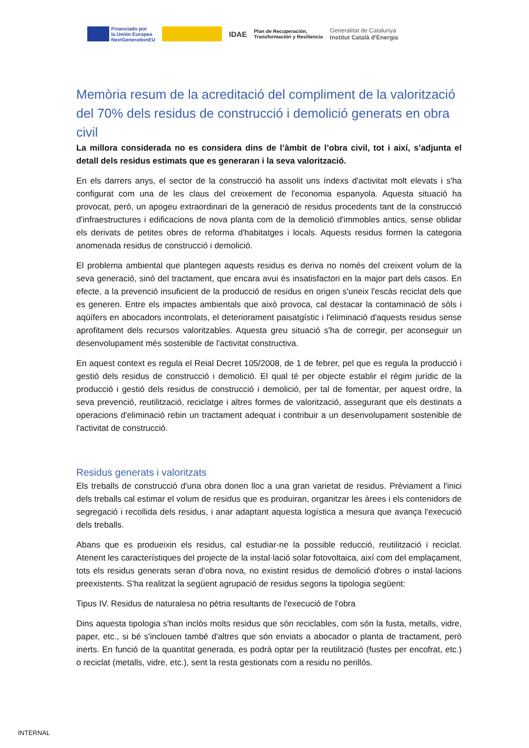Financiado por
la Unión Europea
NextGenerationEU
IDAE
Plan de Recuperación,
Transformación y Resiliencia
Generalitat de Catalunya
Institut Català d'Energia
Memòria resum de la acreditació del compliment de la valorització del 70% dels residus de construcció i demolició generats en obra civil
La millora considerada no es considera dins de l’àmbit de l’obra civil, tot i així, s’adjunta el detall dels residus estimats que es generaran i la seva valorització.
En els darrers anys, el sector de la construcció ha assolit uns índexs d'activitat molt elevats i s'ha configurat com una de les claus del creixement de l'economia espanyola. Aquesta situació ha provocat, però, un apogeu extraordinari de la generació de residus procedents tant de la construcció d'infraestructures i edificacions de nova planta com de la demolició d'immobles antics, sense oblidar els derivats de petites obres de reforma d'habitatges i locals. Aquests residus formen la categoria anomenada residus de construcció i demolició.
El problema ambiental que plantegen aquests residus es deriva no només del creixent volum de la seva generació, sinó del tractament, que encara avui és insatisfactori en la major part dels casos. En efecte, a la prevenció insuficient de la producció de residus en origen s'uneix l'escàs reciclat dels que es generen. Entre els impactes ambientals que això provoca, cal destacar la contaminació de sòls i aqüífers en abocadors incontrolats, el deteriorament paisatgístic i l'eliminació d'aquests residus sense aprofitament dels recursos valoritzables. Aquesta greu situació s'ha de corregir, per aconseguir un desenvolupament més sostenible de l'activitat constructiva.
En aquest context es regula el Reial Decret 105/2008, de 1 de febrer, pel que es regula la producció i gestió dels residus de construcció i demolició. El qual té per objecte establir el règim jurídic de la producció i gestió dels residus de construcció i demolició, per tal de fomentar, per aquest ordre, la seva prevenció, reutilització, reciclatge i altres formes de valorització, assegurant que els destinats a operacions d'eliminació rebin un tractament adequat i contribuir a un desenvolupament sostenible de l'activitat de construcció.
Residus generats i valoritzats
Els treballs de construcció d'una obra donen lloc a una gran varietat de residus. Prèviament a l'inici dels treballs cal estimar el volum de residus que es produiran, organitzar les àrees i els contenidors de segregació i recollida dels residus, i anar adaptant aquesta logística a mesura que avança l'execució dels treballs.
Abans que es produeixin els residus, cal estudiar-ne la possible reducció, reutilització i reciclat. Atenent les característiques del projecte de la instal·lació solar fotovoltaica, així com del emplaçament, tots els residus generats seran d’obra nova, no existint residus de demolició d'obres o instal·lacions preexistents. S'ha realitzat la següent agrupació de residus segons la tipologia següent:
Tipus IV. Residus de naturalesa no pètria resultants de l'execució de l'obra
Dins aquesta tipologia s'han inclòs molts residus que són reciclables, com són la fusta, metalls, vidre, paper, etc., si bé s'inclouen també d'altres que són enviats a abocador o planta de tractament, però inerts. En funció de la quantitat generada, es podrà optar per la reutilització (fustes per encofrat, etc.) o reciclat (metalls, vidre, etc.), sent la resta gestionats com a residu no perillós.
INTERNAL